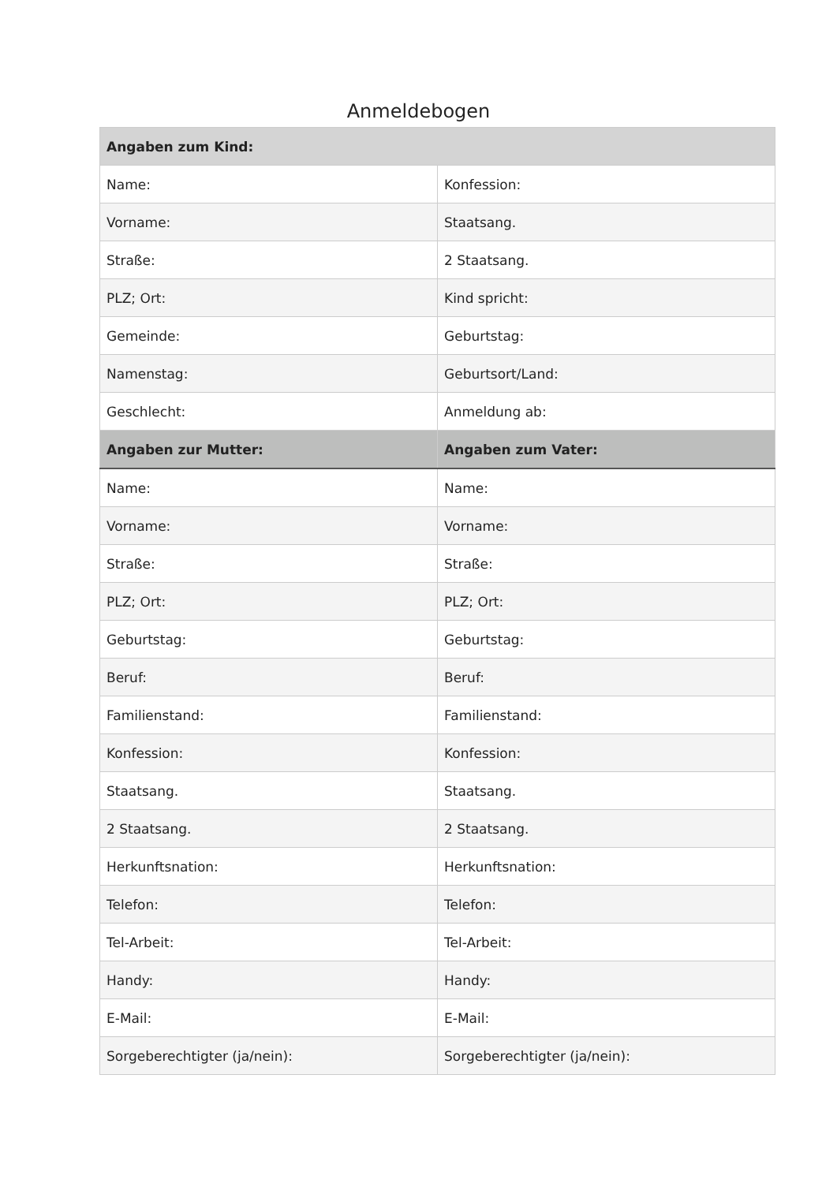Anmeldebogen
| Angaben zum Kind: | |
| --- | --- |
| Name: | Konfession: |
| Vorname: | Staatsang. |
| Straße: | 2 Staatsang. |
| PLZ; Ort: | Kind spricht: |
| Gemeinde: | Geburtstag: |
| Namenstag: | Geburtsort/Land: |
| Geschlecht: | Anmeldung ab: |
| Angaben zur Mutter: | Angaben zum Vater: |
| Name: | Name: |
| Vorname: | Vorname: |
| Straße: | Straße: |
| PLZ; Ort: | PLZ; Ort: |
| Geburtstag: | Geburtstag: |
| Beruf: | Beruf: |
| Familienstand: | Familienstand: |
| Konfession: | Konfession: |
| Staatsang. | Staatsang. |
| 2 Staatsang. | 2 Staatsang. |
| Herkunftsnation: | Herkunftsnation: |
| Telefon: | Telefon: |
| Tel-Arbeit: | Tel-Arbeit: |
| Handy: | Handy: |
| E-Mail: | E-Mail: |
| Sorgeberechtigter (ja/nein): | Sorgeberechtigter (ja/nein): |